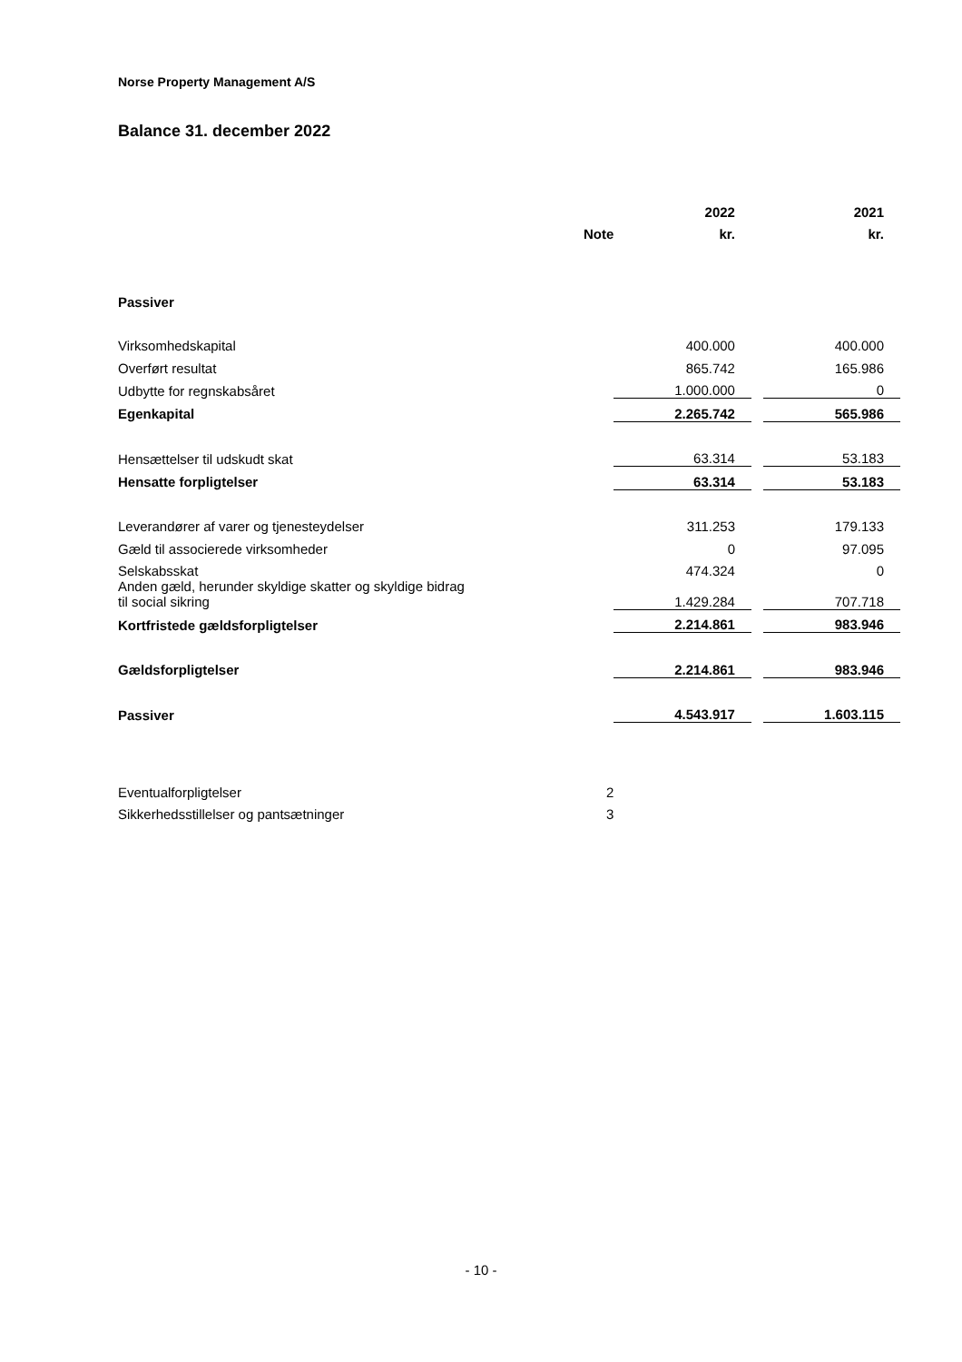Norse Property Management A/S
Balance 31. december 2022
| | | 2022 | | 2021 |
| | Note | kr. | | kr. |
| Passiver | | | | |
| Virksomhedskapital | | 400.000 | | 400.000 |
| Overført resultat | | 865.742 | | 165.986 |
| Udbytte for regnskabsåret | | 1.000.000 | | 0 |
| Egenkapital | | 2.265.742 | | 565.986 |
| Hensættelser til udskudt skat | | 63.314 | | 53.183 |
| Hensatte forpligtelser | | 63.314 | | 53.183 |
| Leverandører af varer og tjenesteydelser | | 311.253 | | 179.133 |
| Gæld til associerede virksomheder | | 0 | | 97.095 |
| Selskabsskat | | 474.324 | | 0 |
| Anden gæld, herunder skyldige skatter og skyldige bidrag til social sikring | | 1.429.284 | | 707.718 |
| Kortfristede gældsforpligtelser | | 2.214.861 | | 983.946 |
| Gældsforpligtelser | | 2.214.861 | | 983.946 |
| Passiver | | 4.543.917 | | 1.603.115 |
| Eventualforpligtelser | 2 | | | |
| Sikkerhedsstillelser og pantsætninger | 3 | | | |
- 10 -